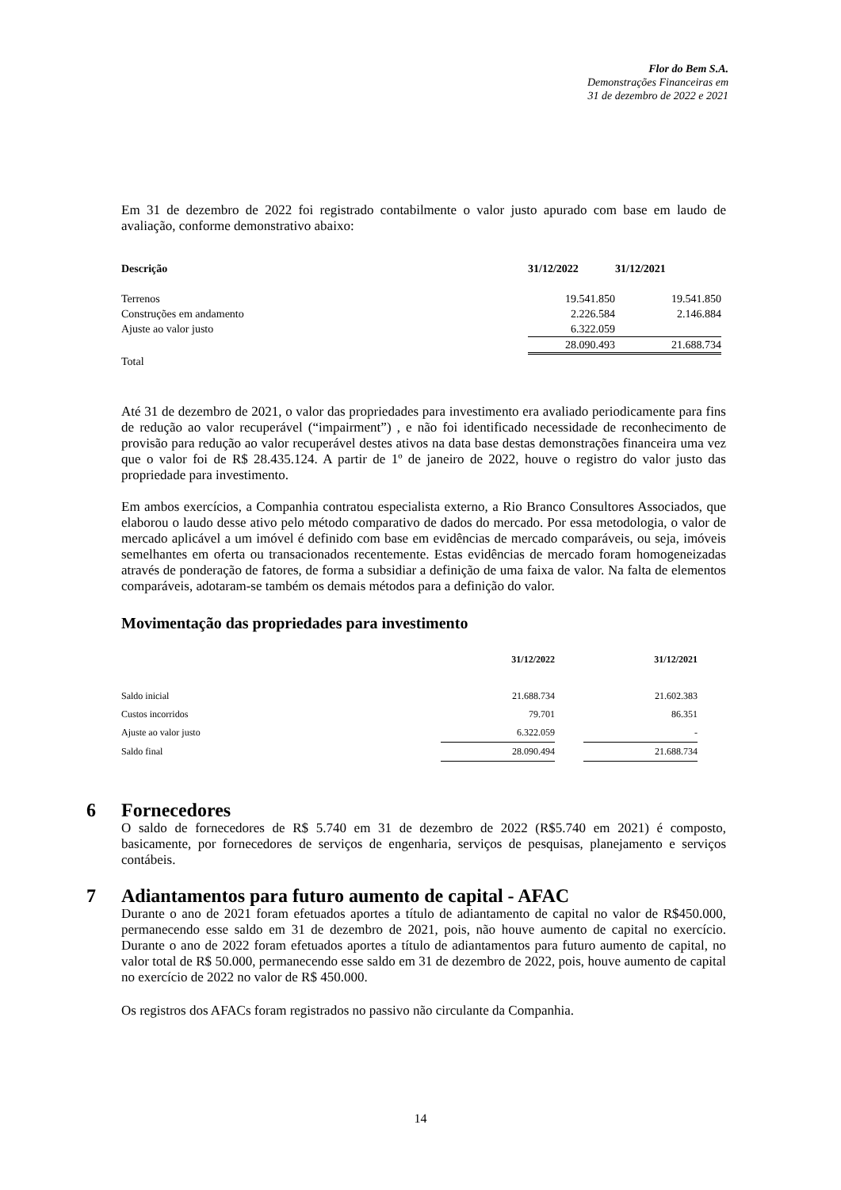Flor do Bem S.A.
Demonstrações Financeiras em
31 de dezembro de 2022 e 2021
Em 31 de dezembro de 2022 foi registrado contabilmente o valor justo apurado com base em laudo de avaliação, conforme demonstrativo abaixo:
| Descrição | 31/12/2022 | 31/12/2021 |
| --- | --- | --- |
| Terrenos | 19.541.850 | 19.541.850 |
| Construções em andamento | 2.226.584 | 2.146.884 |
| Ajuste ao valor justo | 6.322.059 | |
| | 28.090.493 | 21.688.734 |
| Total | | |
Até 31 de dezembro de 2021, o valor das propriedades para investimento era avaliado periodicamente para fins de redução ao valor recuperável (“impairment”) , e não foi identificado necessidade de reconhecimento de provisão para redução ao valor recuperável destes ativos na data base destas demonstrações financeira uma vez que o valor foi de R$ 28.435.124. A partir de 1º de janeiro de 2022, houve o registro do valor justo das propriedade para investimento.
Em ambos exercícios, a Companhia contratou especialista externo, a Rio Branco Consultores Associados, que elaborou o laudo desse ativo pelo método comparativo de dados do mercado. Por essa metodologia, o valor de mercado aplicável a um imóvel é definido com base em evidências de mercado comparáveis, ou seja, imóveis semelhantes em oferta ou transacionados recentemente. Estas evidências de mercado foram homogeneizadas através de ponderação de fatores, de forma a subsidiar a definição de uma faixa de valor. Na falta de elementos comparáveis, adotaram-se também os demais métodos para a definição do valor.
Movimentação das propriedades para investimento
| | 31/12/2022 | | 31/12/2021 |
| --- | --- | --- | --- |
| Saldo inicial | 21.688.734 | | 21.602.383 |
| Custos incorridos | 79.701 | | 86.351 |
| Ajuste ao valor justo | 6.322.059 | | - |
| Saldo final | 28.090.494 | | 21.688.734 |
6 Fornecedores
O saldo de fornecedores de R$ 5.740 em 31 de dezembro de 2022 (R$5.740 em 2021) é composto, basicamente, por fornecedores de serviços de engenharia, serviços de pesquisas, planejamento e serviços contábeis.
7 Adiantamentos para futuro aumento de capital - AFAC
Durante o ano de 2021 foram efetuados aportes a título de adiantamento de capital no valor de R$450.000, permanecendo esse saldo em 31 de dezembro de 2021, pois, não houve aumento de capital no exercício. Durante o ano de 2022 foram efetuados aportes a título de adiantamentos para futuro aumento de capital, no valor total de R$ 50.000, permanecendo esse saldo em 31 de dezembro de 2022, pois, houve aumento de capital no exercício de 2022 no valor de R$ 450.000.
Os registros dos AFACs foram registrados no passivo não circulante da Companhia.
14